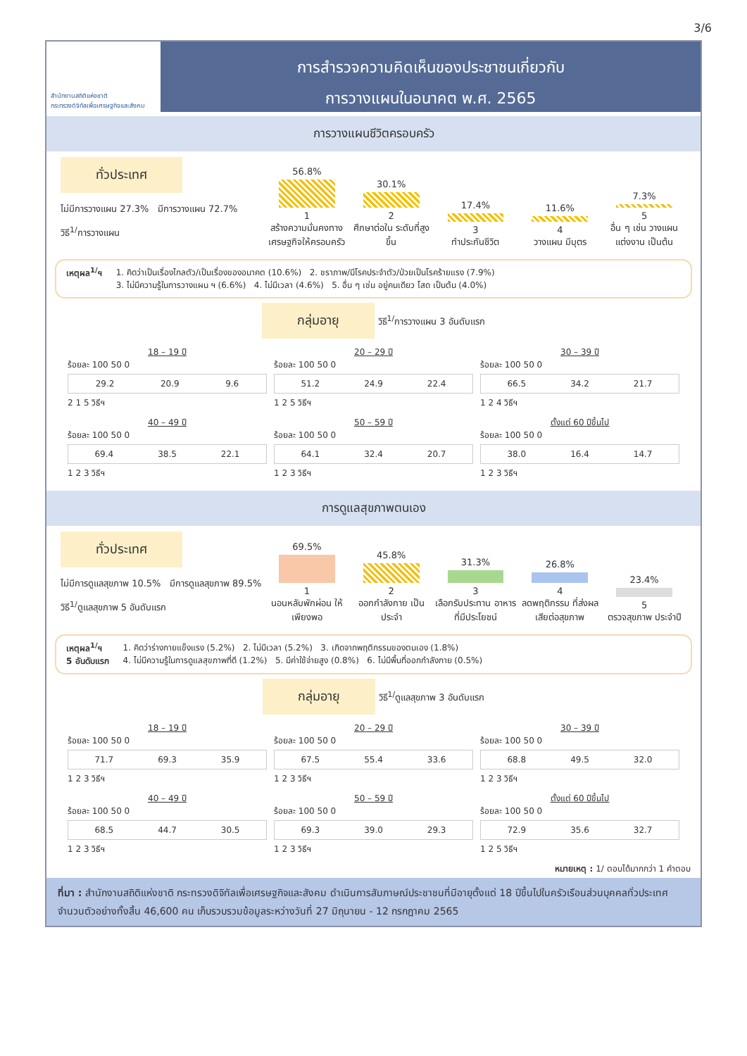3/6
สำนักงานสถิติแห่งชาติ
กระทรวงดิจิทัลเพื่อเศรษฐกิจและสังคม
การสำรวจความคิดเห็นของประชาชนเกี่ยวกับ
การวางแผนในอนาคต พ.ศ. 2565
การวางแผนชีวิตครอบครัว
ทั่วประเทศ
ไม่มีการวางแผน 27.3% มีการวางแผน 72.7%
วิธี<sup>1/</sup>การวางแผน
56.8%
1
สร้างความมั่นคงทาง เศรษฐกิจให้ครอบครัว
30.1%
2
ศึกษาต่อใน ระดับที่สูงขึ้น
17.4%
3
ทำประกันชีวิต
11.6%
4
วางแผน มีบุตร
7.3%
5
อื่น ๆ เช่น วางแผนแต่งงาน เป็นต้น
เหตุผล<sup>1/</sup>ฯ 1. คิดว่าเป็นเรื่องไกลตัว/เป็นเรื่องของอนาคต (10.6%) 2. ชราภาพ/มีโรคประจำตัว/ป่วยเป็นโรคร้ายแรง (7.9%)
3. ไม่มีความรู้ในการวางแผน ฯ (6.6%) 4. ไม่มีเวลา (4.6%) 5. อื่น ๆ เช่น อยู่คนเดียว โสด เป็นต้น (4.0%)
กลุ่มอายุ วิธี<sup>1/</sup>การวางแผน 3 อันดับแรก
18 – 19 ปี
ร้อยละ 100 50 0
29.2 20.9 9.6
2 1 5 วิธีฯ
20 – 29 ปี
ร้อยละ 100 50 0
51.2 24.9 22.4
1 2 5 วิธีฯ
30 – 39 ปี
ร้อยละ 100 50 0
66.5 34.2 21.7
1 2 4 วิธีฯ
40 – 49 ปี
ร้อยละ 100 50 0
69.4 38.5 22.1
1 2 3 วิธีฯ
50 – 59 ปี
ร้อยละ 100 50 0
64.1 32.4 20.7
1 2 3 วิธีฯ
ตั้งแต่ 60 ปีขึ้นไป
ร้อยละ 100 50 0
38.0 16.4 14.7
1 2 3 วิธีฯ
การดูแลสุขภาพตนเอง
ทั่วประเทศ
ไม่มีการดูแลสุขภาพ 10.5% มีการดูแลสุขภาพ 89.5%
วิธี<sup>1/</sup>ดูแลสุขภาพ 5 อันดับแรก
69.5%
1
นอนหลับพักผ่อน ให้เพียงพอ
45.8%
2
ออกกำลังกาย เป็นประจำ
31.3%
3
เลือกรับประทาน อาหารที่มีประโยชน์
26.8%
4
ลดพฤติกรรม ที่ส่งผลเสียต่อสุขภาพ
23.4%
5
ตรวจสุขภาพ ประจำปี
เหตุผล<sup>1/</sup>ฯ
5 อันดับแรก
1. คิดว่าร่างกายแข็งแรง (5.2%) 2. ไม่มีเวลา (5.2%) 3. เกิดจากพฤติกรรมของตนเอง (1.8%)
4. ไม่มีความรู้ในการดูแลสุขภาพที่ดี (1.2%) 5. มีค่าใช้จ่ายสูง (0.8%) 6. ไม่มีพื้นที่ออกกำลังกาย (0.5%)
กลุ่มอายุ วิธี<sup>1/</sup>ดูแลสุขภาพ 3 อันดับแรก
18 – 19 ปี
ร้อยละ 100 50 0
71.7 69.3 35.9
1 2 3 วิธีฯ
20 – 29 ปี
ร้อยละ 100 50 0
67.5 55.4 33.6
1 2 3 วิธีฯ
30 – 39 ปี
ร้อยละ 100 50 0
68.8 49.5 32.0
1 2 3 วิธีฯ
40 – 49 ปี
ร้อยละ 100 50 0
68.5 44.7 30.5
1 2 3 วิธีฯ
50 – 59 ปี
ร้อยละ 100 50 0
69.3 39.0 29.3
1 2 3 วิธีฯ
ตั้งแต่ 60 ปีขึ้นไป
ร้อยละ 100 50 0
72.9 35.6 32.7
1 2 5 วิธีฯ
หมายเหตุ : 1/ ตอบได้มากกว่า 1 คำตอบ
ที่มา : สำนักงานสถิติแห่งชาติ กระทรวงดิจิทัลเพื่อเศรษฐกิจและสังคม ดำเนินการสัมภาษณ์ประชาชนที่มีอายุตั้งแต่ 18 ปีขึ้นไปในครัวเรือนส่วนบุคคลทั่วประเทศ จำนวนตัวอย่างทั้งสิ้น 46,600 คน เก็บรวบรวมข้อมูลระหว่างวันที่ 27 มิถุนายน - 12 กรกฎาคม 2565